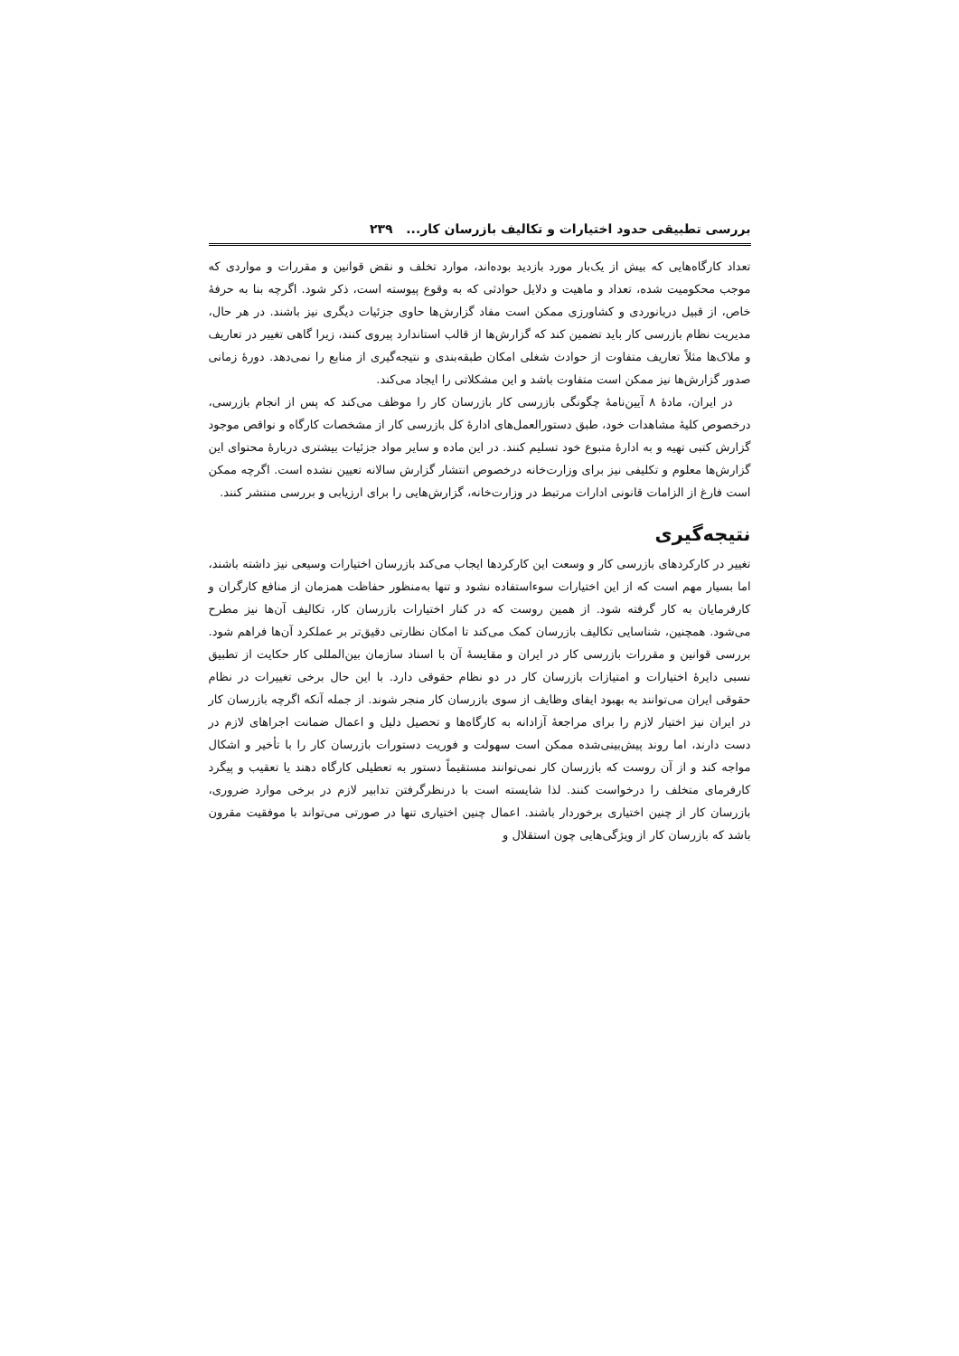بررسی تطبیقی حدود اختیارات و تکالیف بازرسان کار... ۲۳۹
تعداد کارگاه‌هایی که بیش از یک‌بار مورد بازدید بوده‌اند، موارد تخلف و نقض قوانین و مقررات و مواردی که موجب محکومیت شده، تعداد و ماهیت و دلایل حوادثی که به وقوع پیوسته است، ذکر شود. اگرچه بنا به حرفهٔ خاص، از قبیل دریانوردی و کشاورزی ممکن است مفاد گزارش‌ها حاوی جزئیات دیگری نیز باشند. در هر حال، مدیریت نظام بازرسی کار باید تضمین کند که گزارش‌ها از قالب استاندارد پیروی کنند، زیرا گاهی تغییر در تعاریف و ملاک‌ها مثلاً تعاریف متفاوت از حوادث شغلی امکان طبقه‌بندی و نتیجه‌گیری از منابع را نمی‌دهد. دورهٔ زمانی صدور گزارش‌ها نیز ممکن است متفاوت باشد و این مشکلاتی را ایجاد می‌کند.
در ایران، مادهٔ ۸ آیین‌نامهٔ چگونگی بازرسی کار بازرسان کار را موظف می‌کند که پس از انجام بازرسی، درخصوص کلیهٔ مشاهدات خود، طبق دستورالعمل‌های ادارهٔ کل بازرسی کار از مشخصات کارگاه و نواقص موجود گزارش کتبی تهیه و به ادارهٔ متبوع خود تسلیم کنند. در این ماده و سایر مواد جزئیات بیشتری دربارهٔ محتوای این گزارش‌ها معلوم و تکلیفی نیز برای وزارت‌خانه درخصوص انتشار گزارش سالانه تعیین نشده است. اگرچه ممکن است فارغ از الزامات قانونی ادارات مرتبط در وزارت‌خانه، گزارش‌هایی را برای ارزیابی و بررسی منتشر کنند.
نتیجه‌گیری
تغییر در کارکردهای بازرسی کار و وسعت این کارکردها ایجاب می‌کند بازرسان اختیارات وسیعی نیز داشته باشند، اما بسیار مهم است که از این اختیارات سوءاستفاده نشود و تنها به‌منظور حفاظت همزمان از منافع کارگران و کارفرمایان به کار گرفته شود. از همین روست که در کنار اختیارات بازرسان کار، تکالیف آن‌ها نیز مطرح می‌شود. همچنین، شناسایی تکالیف بازرسان کمک می‌کند تا امکان نظارتی دقیق‌تر بر عملکرد آن‌ها فراهم شود. بررسی قوانین و مقررات بازرسی کار در ایران و مقایسهٔ آن با اسناد سازمان بین‌المللی کار حکایت از تطبیق نسبی دایرهٔ اختیارات و امتیازات بازرسان کار در دو نظام حقوقی دارد. با این حال برخی تغییرات در نظام حقوقی ایران می‌توانند به بهبود ایفای وظایف از سوی بازرسان کار منجر شوند. از جمله آنکه اگرچه بازرسان کار در ایران نیز اختیار لازم را برای مراجعهٔ آزادانه به کارگاه‌ها و تحصیل دلیل و اعمال ضمانت اجراهای لازم در دست دارند، اما روند پیش‌بینی‌شده ممکن است سهولت و فوریت دستورات بازرسان کار را با تأخیر و اشکال مواجه کند و از آن روست که بازرسان کار نمی‌توانند مستقیماً دستور به تعطیلی کارگاه دهند یا تعقیب و پیگرد کارفرمای متخلف را درخواست کنند. لذا شایسته است با درنظرگرفتن تدابیر لازم در برخی موارد ضروری، بازرسان کار از چنین اختیاری برخوردار باشند. اعمال چنین اختیاری تنها در صورتی می‌تواند با موفقیت مقرون باشد که بازرسان کار از ویژگی‌هایی چون استقلال و